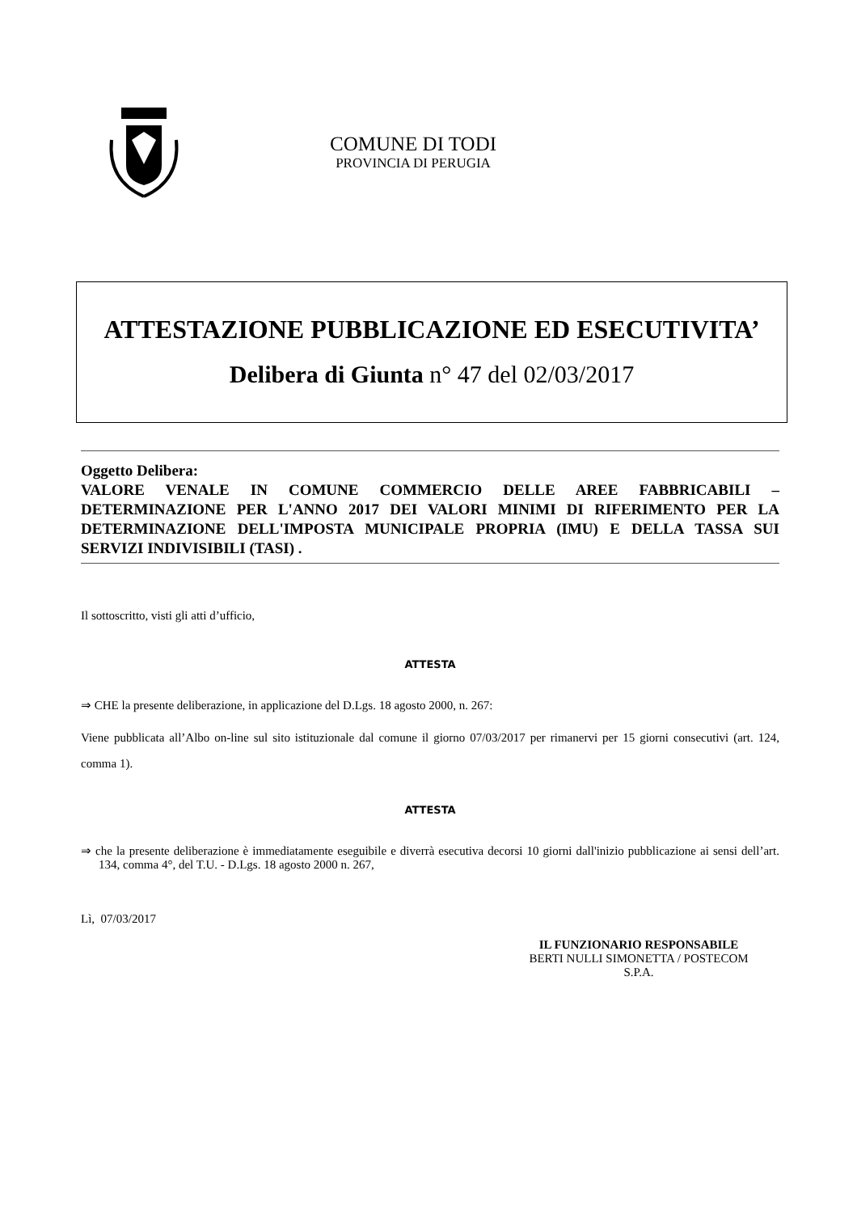COMUNE DI TODI
PROVINCIA DI PERUGIA
ATTESTAZIONE PUBBLICAZIONE ED ESECUTIVITA’
Delibera di Giunta n° 47 del 02/03/2017
Oggetto Delibera:
VALORE VENALE IN COMUNE COMMERCIO DELLE AREE FABBRICABILI – DETERMINAZIONE PER L'ANNO 2017 DEI VALORI MINIMI DI RIFERIMENTO PER LA DETERMINAZIONE DELL'IMPOSTA MUNICIPALE PROPRIA (IMU) E DELLA TASSA SUI SERVIZI INDIVISIBILI (TASI) .
Il sottoscritto, visti gli atti d’ufficio,
ATTESTA
⇒ CHE la presente deliberazione, in applicazione del D.Lgs. 18 agosto 2000, n. 267:
Viene pubblicata all’Albo on-line sul sito istituzionale dal comune il giorno 07/03/2017 per rimanervi per 15 giorni consecutivi (art. 124, comma 1).
ATTESTA
⇒ che la presente deliberazione è immediatamente eseguibile e diverrà esecutiva decorsi 10 giorni dall'inizio pubblicazione ai sensi dell’art. 134, comma 4°, del T.U. - D.Lgs. 18 agosto 2000 n. 267,
Lì, 07/03/2017
IL FUNZIONARIO RESPONSABILE
BERTI NULLI SIMONETTA / POSTECOM
S.P.A.